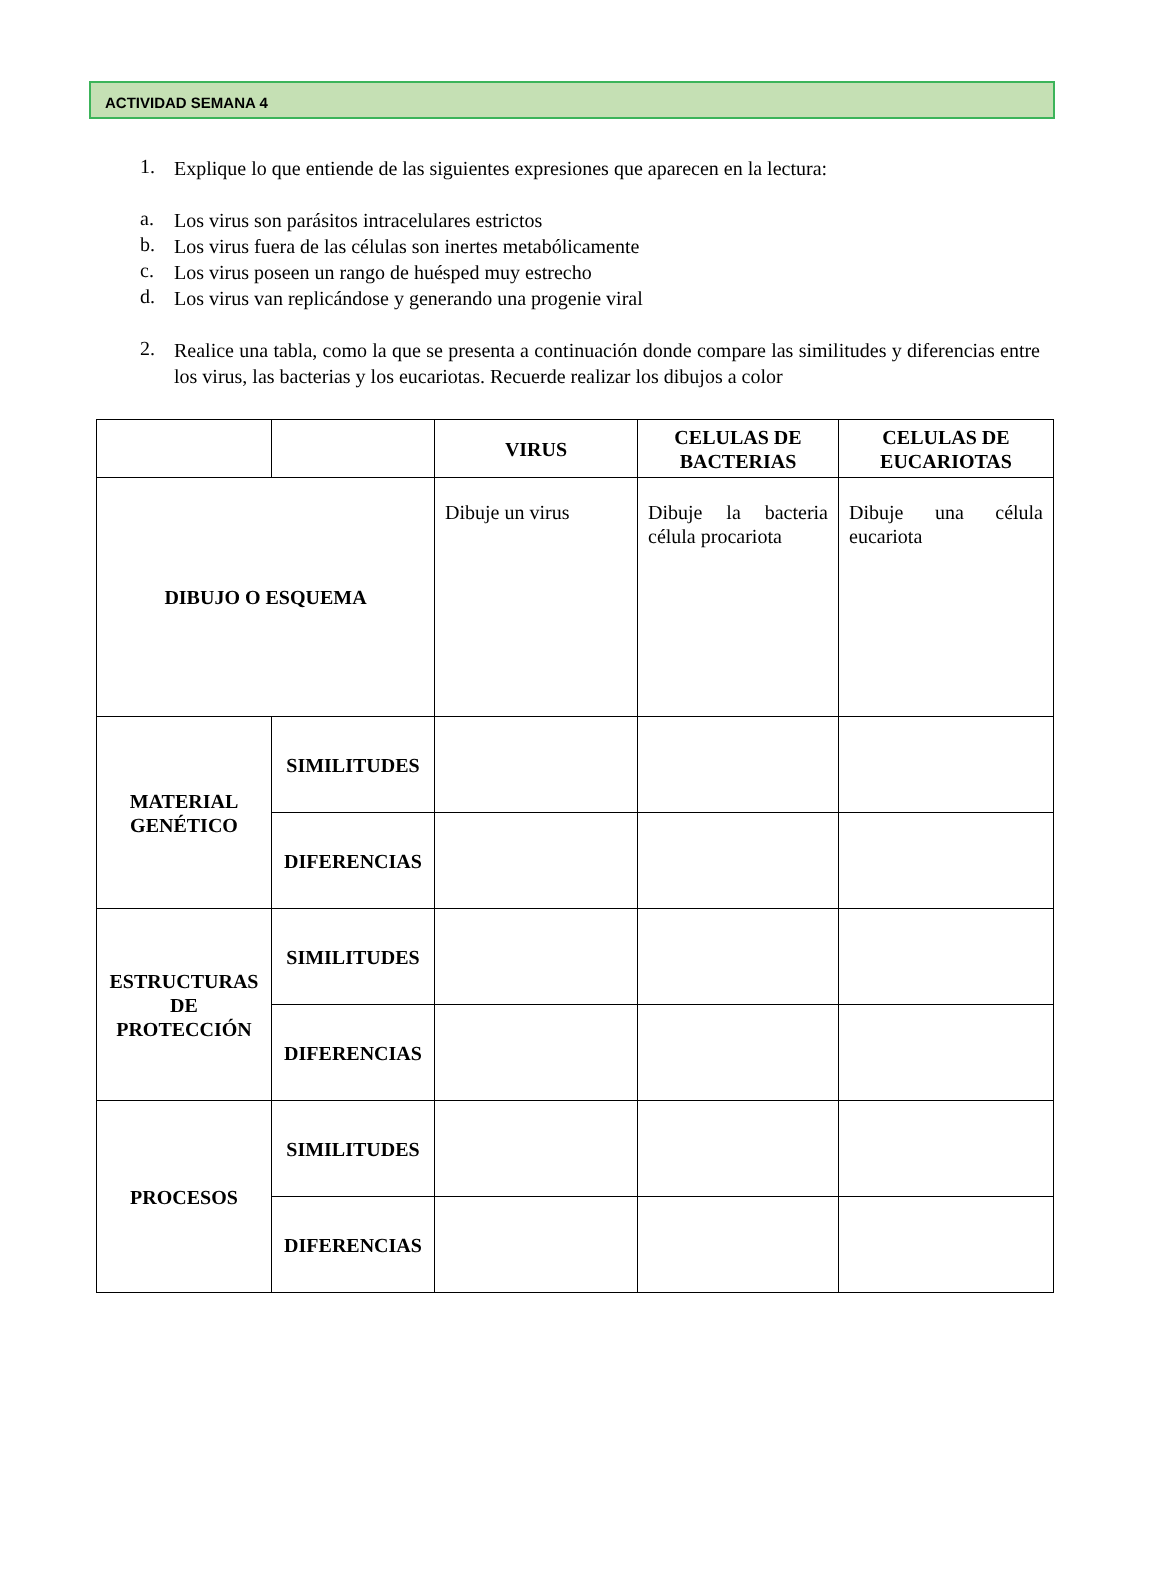ACTIVIDAD SEMANA 4
1.
Explique lo que entiende de las siguientes expresiones que aparecen en la lectura:
a.
Los virus son parásitos intracelulares estrictos
b.
Los virus fuera de las células son inertes metabólicamente
c.
Los virus poseen un rango de huésped muy estrecho
d.
Los virus van replicándose y generando una progenie viral
2.
Realice una tabla, como la que se presenta a continuación donde compare las similitudes y diferencias entre los virus, las bacterias y los eucariotas. Recuerde realizar los dibujos a color
| | | VIRUS | CELULAS DE BACTERIAS | CELULAS DE EUCARIOTAS |
| --- | --- | --- | --- | --- |
| DIBUJO O ESQUEMA | | Dibuje un virus | Dibuje la bacteria célula procariota | Dibuje una célula eucariota |
| MATERIAL GENÉTICO | SIMILITUDES | | | |
| | DIFERENCIAS | | | |
| ESTRUCTURAS DE PROTECCIÓN | SIMILITUDES | | | |
| | DIFERENCIAS | | | |
| PROCESOS | SIMILITUDES | | | |
| | DIFERENCIAS | | | |